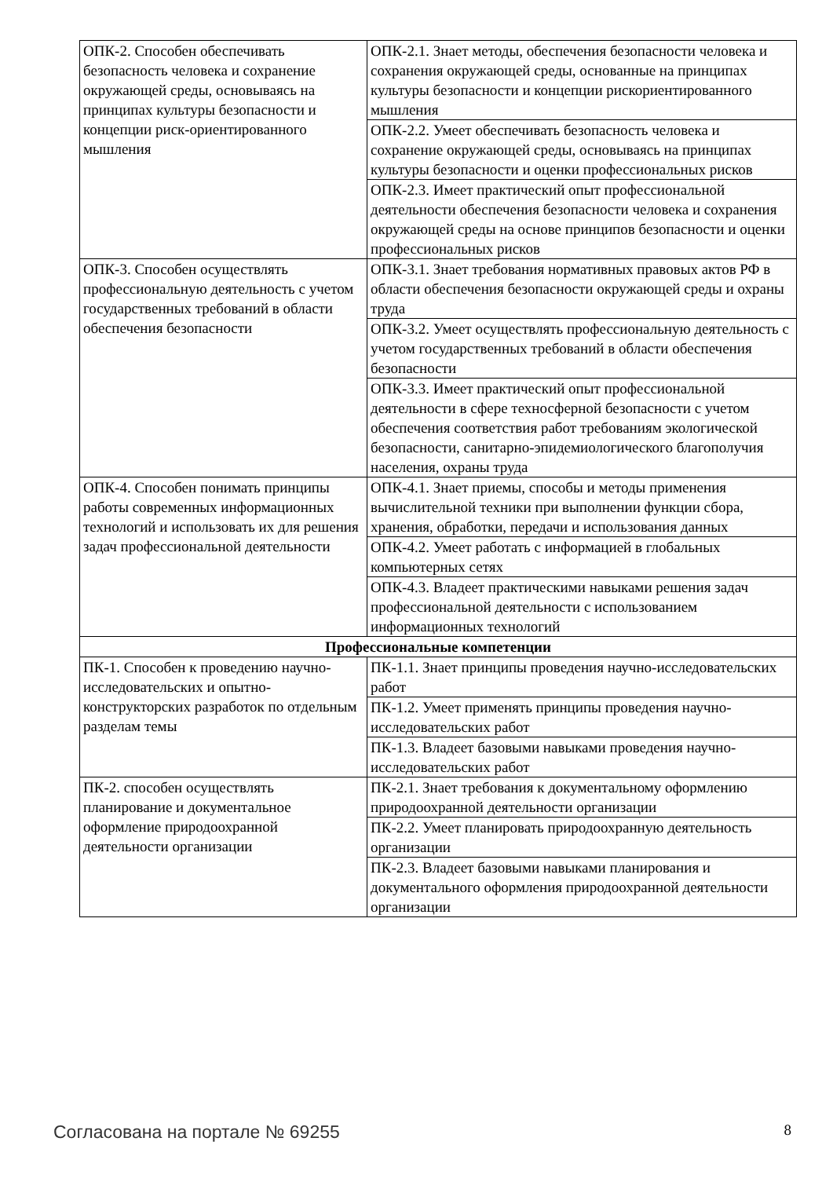| ОПК-2. Способен обеспечивать безопасность человека и сохранение окружающей среды, основываясь на принципах культуры безопасности и концепции риск-ориентированного мышления | ОПК-2.1. Знает методы, обеспечения безопасности человека и сохранения окружающей среды, основанные на принципах культуры безопасности и концепции рискориентированного мышления |
| | ОПК-2.2. Умеет обеспечивать безопасность человека и сохранение окружающей среды, основываясь на принципах культуры безопасности и оценки профессиональных рисков |
| | ОПК-2.3. Имеет практический опыт профессиональной деятельности обеспечения безопасности человека и сохранения окружающей среды на основе принципов безопасности и оценки профессиональных рисков |
| ОПК-3. Способен осуществлять профессиональную деятельность с учетом государственных требований в области обеспечения безопасности | ОПК-3.1. Знает требования нормативных правовых актов РФ в области обеспечения безопасности окружающей среды и охраны труда |
| | ОПК-3.2. Умеет осуществлять профессиональную деятельность с учетом государственных требований в области обеспечения безопасности |
| | ОПК-3.3. Имеет практический опыт профессиональной деятельности в сфере техносферной безопасности с учетом обеспечения соответствия работ требованиям экологической безопасности, санитарно-эпидемиологического благополучия населения, охраны труда |
| ОПК-4. Способен понимать принципы работы современных информационных технологий и использовать их для решения задач профессиональной деятельности | ОПК-4.1. Знает приемы, способы и методы применения вычислительной техники при выполнении функции сбора, хранения, обработки, передачи и использования данных |
| | ОПК-4.2. Умеет работать с информацией в глобальных компьютерных сетях |
| | ОПК-4.3. Владеет практическими навыками решения задач профессиональной деятельности с использованием информационных технологий |
| Профессиональные компетенции | |
| ПК-1. Способен к проведению научно-исследовательских и опытно-конструкторских разработок по отдельным разделам темы | ПК-1.1. Знает принципы проведения научно-исследовательских работ |
| | ПК-1.2. Умеет применять принципы проведения научно-исследовательских работ |
| | ПК-1.3. Владеет базовыми навыками проведения научно-исследовательских работ |
| ПК-2. способен осуществлять планирование и документальное оформление природоохранной деятельности организации | ПК-2.1. Знает требования к документальному оформлению природоохранной деятельности организации |
| | ПК-2.2. Умеет планировать природоохранную деятельность организации |
| | ПК-2.3. Владеет базовыми навыками планирования и документального оформления природоохранной деятельности организации |
Согласована на портале № 69255 8